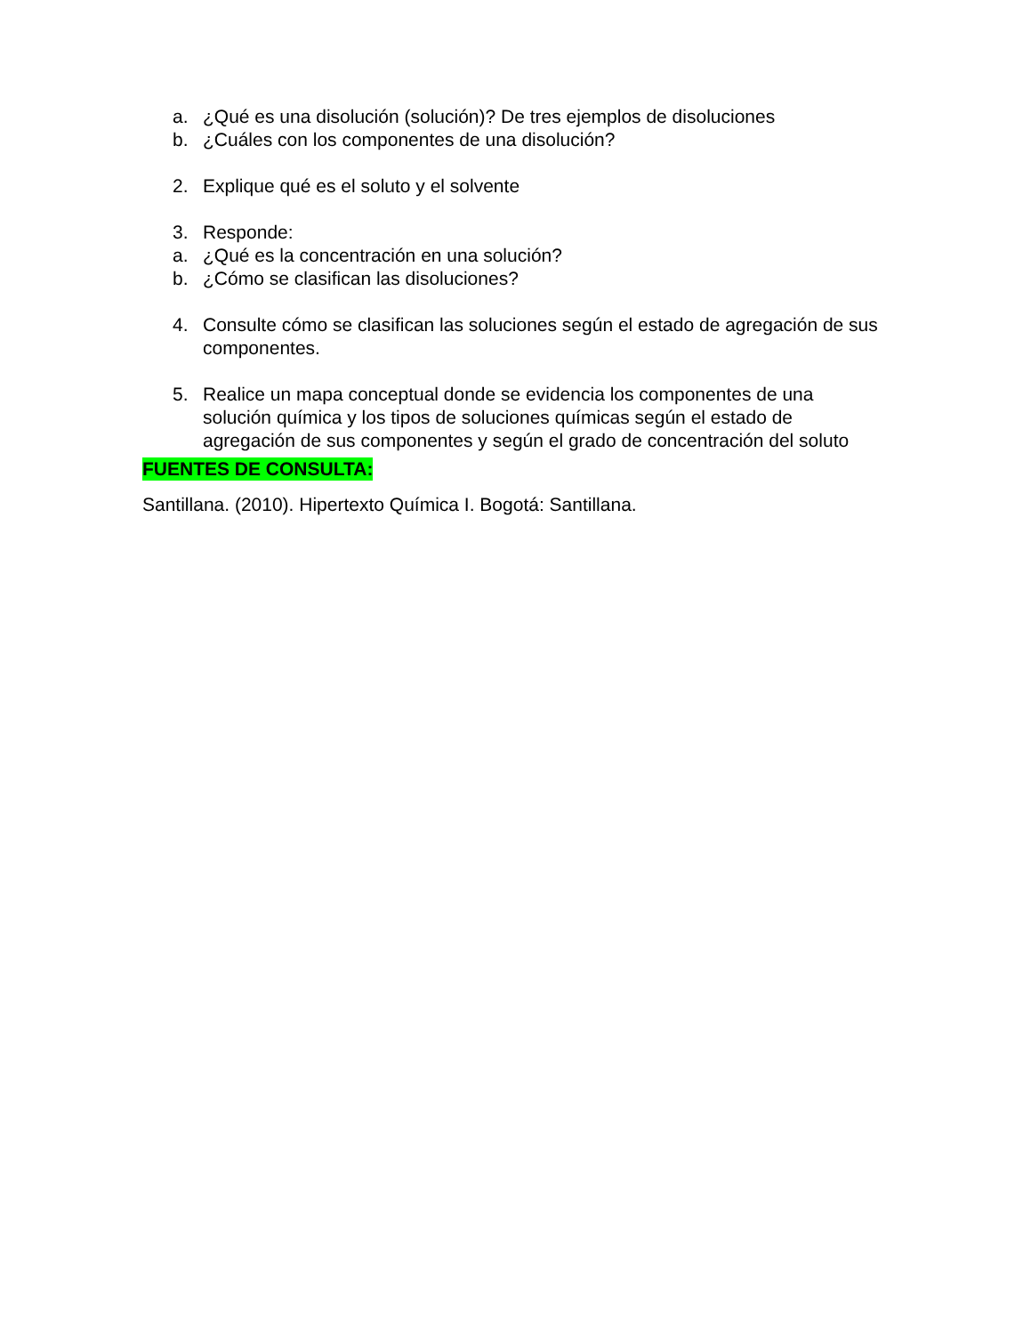a. ¿Qué es una disolución (solución)? De tres ejemplos de disoluciones
b. ¿Cuáles con los componentes de una disolución?
2. Explique qué es el soluto y el solvente
3. Responde:
a. ¿Qué es la concentración en una solución?
b. ¿Cómo se clasifican las disoluciones?
4. Consulte cómo se clasifican las soluciones según el estado de agregación de sus componentes.
5. Realice un mapa conceptual donde se evidencia los componentes de una solución química y los tipos de soluciones químicas según el estado de agregación de sus componentes y según el grado de concentración del soluto
FUENTES DE CONSULTA:
Santillana. (2010). Hipertexto Química I. Bogotá: Santillana.